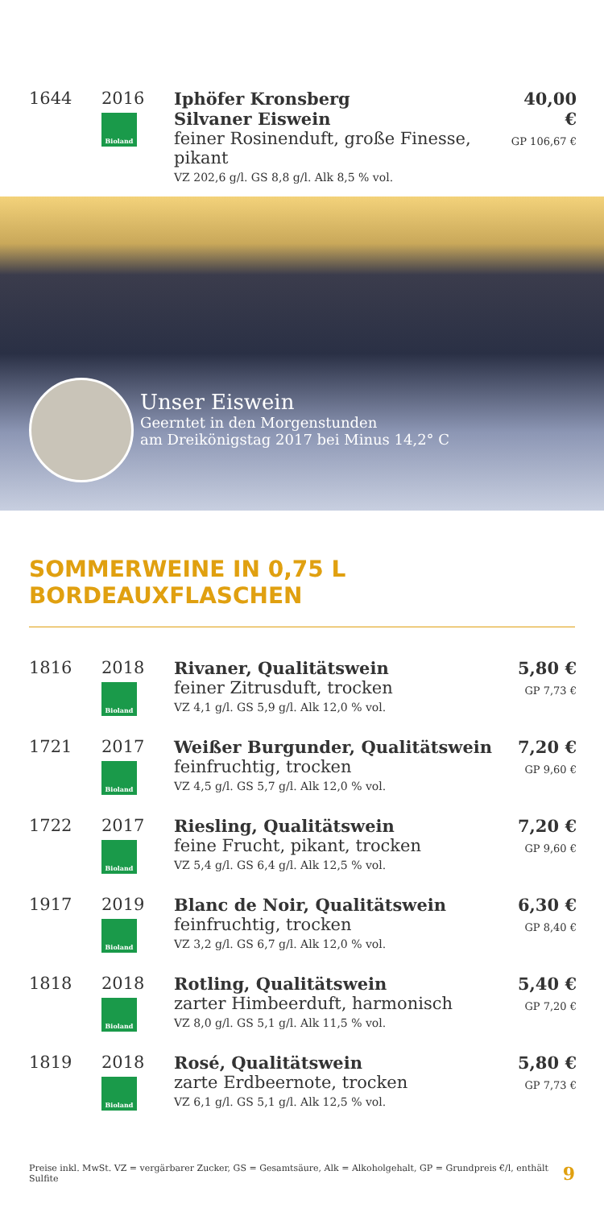| 1644 | 2016 Bioland | Iphöfer Kronsberg Silvaner Eiswein feiner Rosinenduft, große Finesse, pikant VZ 202,6 g/l. GS 8,8 g/l. Alk 8,5 % vol. | 40,00 € GP 106,67 € |
Unser Eiswein
Geerntet in den Morgenstunden
am Dreikönigstag 2017 bei Minus 14,2° C
SOMMERWEINE IN 0,75 L BORDEAUXFLASCHEN
| 1816 | 2018 Bioland | Rivaner, Qualitätswein feiner Zitrusduft, trocken VZ 4,1 g/l. GS 5,9 g/l. Alk 12,0 % vol. | 5,80 € GP 7,73 € |
| 1721 | 2017 Bioland | Weißer Burgunder, Qualitätswein feinfruchtig, trocken VZ 4,5 g/l. GS 5,7 g/l. Alk 12,0 % vol. | 7,20 € GP 9,60 € |
| 1722 | 2017 Bioland | Riesling, Qualitätswein feine Frucht, pikant, trocken VZ 5,4 g/l. GS 6,4 g/l. Alk 12,5 % vol. | 7,20 € GP 9,60 € |
| 1917 | 2019 Bioland | Blanc de Noir, Qualitätswein feinfruchtig, trocken VZ 3,2 g/l. GS 6,7 g/l. Alk 12,0 % vol. | 6,30 € GP 8,40 € |
| 1818 | 2018 Bioland | Rotling, Qualitätswein zarter Himbeerduft, harmonisch VZ 8,0 g/l. GS 5,1 g/l. Alk 11,5 % vol. | 5,40 € GP 7,20 € |
| 1819 | 2018 Bioland | Rosé, Qualitätswein zarte Erdbeernote, trocken VZ 6,1 g/l. GS 5,1 g/l. Alk 12,5 % vol. | 5,80 € GP 7,73 € |
Preise inkl. MwSt. VZ = vergärbarer Zucker, GS = Gesamtsäure, Alk = Alkoholgehalt, GP = Grundpreis €/l, enthält Sulfite 9